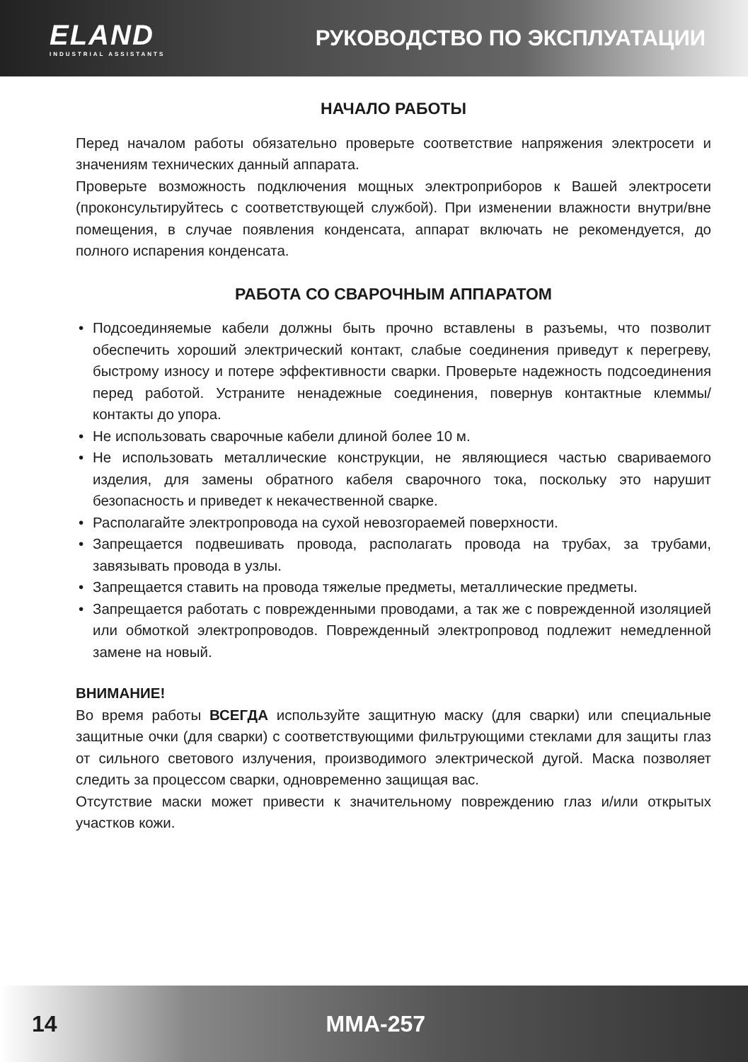ELAND
INDUSTRIAL ASSISTANTS
РУКОВОДСТВО ПО ЭКСПЛУАТАЦИИ
НАЧАЛО РАБОТЫ
Перед началом работы обязательно проверьте соответствие напряжения электросети и значениям технических данный аппарата.
Проверьте возможность подключения мощных электроприборов к Вашей электросети (проконсультируйтесь с соответствующей службой). При изменении влажности внутри/вне помещения, в случае появления конденсата, аппарат включать не рекомендуется, до полного испарения конденсата.
РАБОТА СО СВАРОЧНЫМ АППАРАТОМ
• Подсоединяемые кабели должны быть прочно вставлены в разъемы, что позволит обеспечить хороший электрический контакт, слабые соединения приведут к перегреву, быстрому износу и потере эффективности сварки. Проверьте надежность подсоединения перед работой. Устраните ненадежные соединения, повернув контактные клеммы/контакты до упора.
• Не использовать сварочные кабели длиной более 10 м.
• Не использовать металлические конструкции, не являющиеся частью свариваемого изделия, для замены обратного кабеля сварочного тока, поскольку это нарушит безопасность и приведет к некачественной сварке.
• Располагайте электропровода на сухой невозгораемей поверхности.
• Запрещается подвешивать провода, располагать провода на трубах, за трубами, завязывать провода в узлы.
• Запрещается ставить на провода тяжелые предметы, металлические предметы.
• Запрещается работать с поврежденными проводами, а так же с поврежденной изоляцией или обмоткой электропроводов. Поврежденный электропровод подлежит немедленной замене на новый.
ВНИМАНИЕ!
Во время работы ВСЕГДА используйте защитную маску (для сварки) или специальные защитные очки (для сварки) с соответствующими фильтрующими стеклами для защиты глаз от сильного светового излучения, производимого электрической дугой. Маска позволяет следить за процессом сварки, одновременно защищая вас.
Отсутствие маски может привести к значительному повреждению глаз и/или открытых участков кожи.
14 MMA-257